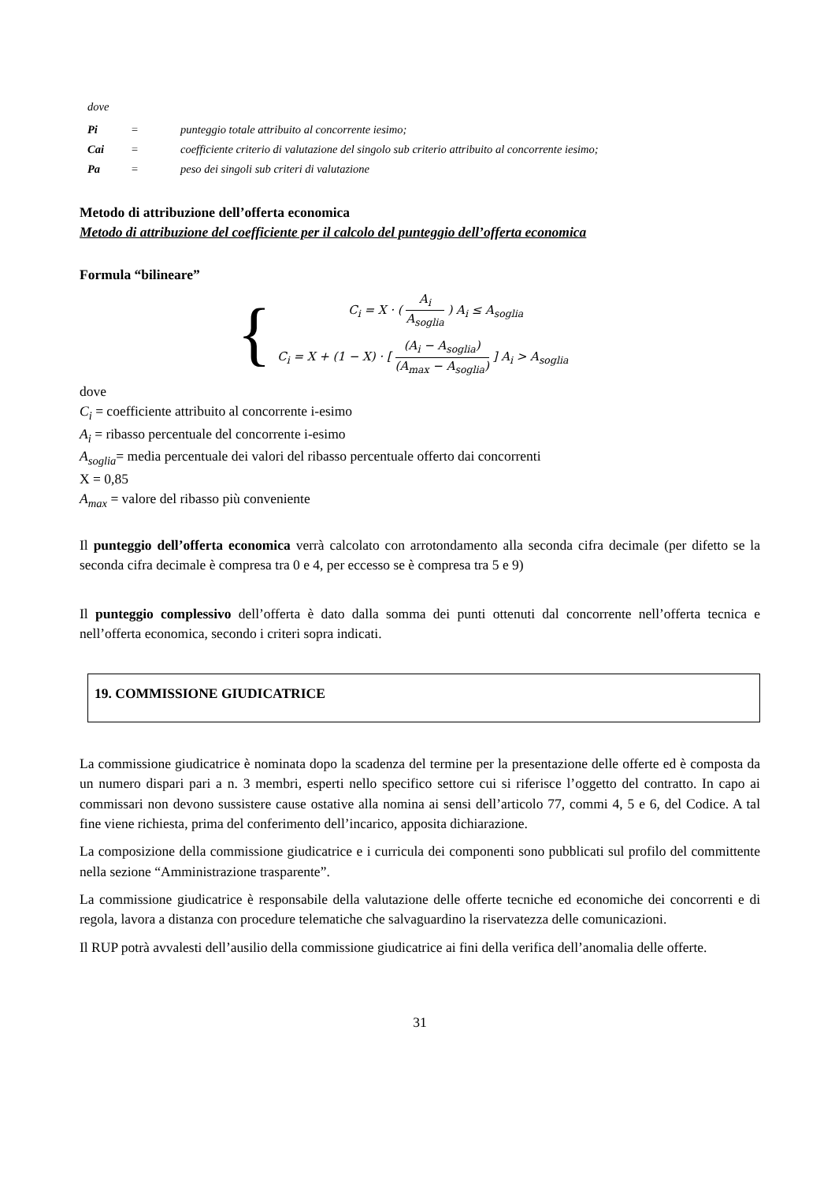dove
| Pi | = | punteggio totale attribuito al concorrente iesimo; |
| Cai | = | coefficiente criterio di valutazione del singolo sub criterio attribuito al concorrente iesimo; |
| Pa | = | peso dei singoli sub criteri di valutazione |
Metodo di attribuzione dell’offerta economica
Metodo di attribuzione del coefficiente per il calcolo del punteggio dell’offerta economica
Formula “bilineare”
{
C<sub>i</sub> = X · ( A<sub>i</sub> A<sub>soglia</sub> ) A<sub>i</sub> ≤ A<sub>soglia</sub>
C<sub>i</sub> = X + (1 − X) · [ (A<sub>i</sub> − A<sub>soglia</sub>) (A<sub>max</sub> − A<sub>soglia</sub>) ] A<sub>i</sub> > A<sub>soglia</sub>
dove
C<sub>i</sub> = coefficiente attribuito al concorrente i-esimo
A<sub>i</sub> = ribasso percentuale del concorrente i-esimo
A<sub>soglia</sub>= media percentuale dei valori del ribasso percentuale offerto dai concorrenti
X = 0,85
A<sub>max</sub> = valore del ribasso più conveniente
Il punteggio dell’offerta economica verrà calcolato con arrotondamento alla seconda cifra decimale (per difetto se la seconda cifra decimale è compresa tra 0 e 4, per eccesso se è compresa tra 5 e 9)
Il punteggio complessivo dell’offerta è dato dalla somma dei punti ottenuti dal concorrente nell’offerta tecnica e nell’offerta economica, secondo i criteri sopra indicati.
19. COMMISSIONE GIUDICATRICE
La commissione giudicatrice è nominata dopo la scadenza del termine per la presentazione delle offerte ed è composta da un numero dispari pari a n. 3 membri, esperti nello specifico settore cui si riferisce l’oggetto del contratto. In capo ai commissari non devono sussistere cause ostative alla nomina ai sensi dell’articolo 77, commi 4, 5 e 6, del Codice. A tal fine viene richiesta, prima del conferimento dell’incarico, apposita dichiarazione.
La composizione della commissione giudicatrice e i curricula dei componenti sono pubblicati sul profilo del committente nella sezione “Amministrazione trasparente”.
La commissione giudicatrice è responsabile della valutazione delle offerte tecniche ed economiche dei concorrenti e di regola, lavora a distanza con procedure telematiche che salvaguardino la riservatezza delle comunicazioni.
Il RUP potrà avvalesti dell’ausilio della commissione giudicatrice ai fini della verifica dell’anomalia delle offerte.
31